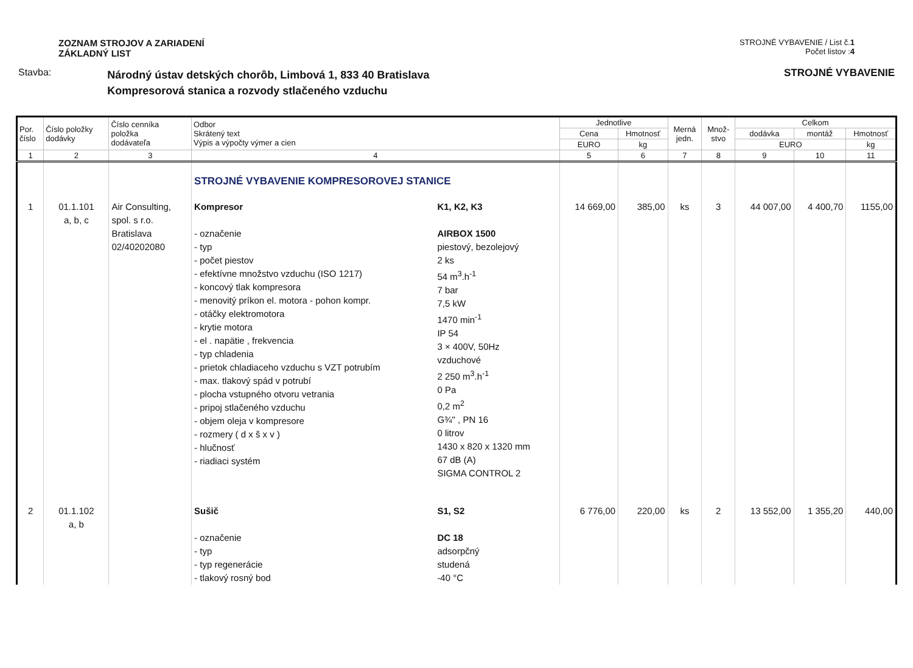ZOZNAM STROJOV A ZARIADENÍ
ZÁKLADNÝ LIST
STROJNÉ VYBAVENIE / List č.1
Počet listov :4
Stavba:
Národný ústav detských chorôb, Limbová 1, 833 40 Bratislava
Kompresorová stanica a rozvody stlačeného vzduchu
STROJNÉ VYBAVENIE
| Por. číslo | Číslo položky dodávky | Číslo cenníka položka dodávateľa | Odbor Skrátený text Výpis a výpočty výmer a cien | | Jednotlive | | Merná jedn. | Množ- stvo | Celkom | | |
| --- | --- | --- | --- | --- | --- | --- | --- | --- | --- | --- | --- |
| | | | | | Cena | Hmotnosť | | | dodávka | montáž | Hmotnosť |
| | | | | | EURO | kg | | | EURO | | kg |
| 1 | 2 | 3 | 4 | | 5 | 6 | 7 | 8 | 9 | 10 | 11 |
| | | | STROJNÉ VYBAVENIE KOMPRESOROVEJ STANICE | | | | | | | | |
| 1 | 01.1.101 a, b, c | Air Consulting, spol. s r.o. Bratislava 02/40202080 | Kompresor - označenie - typ - počet piestov - efektívne množstvo vzduchu (ISO 1217) - koncový tlak kompresora - menovitý príkon el. motora - pohon kompr. - otáčky elektromotora - krytie motora - el . napätie , frekvencia - typ chladenia - prietok chladiaceho vzduchu s VZT potrubím - max. tlakový spád v potrubí - plocha vstupného otvoru vetrania - pripoj stlačeného vzduchu - objem oleja v kompresore - rozmery ( d x š x v ) - hlučnosť - riadiaci systém | K1, K2, K3 AIRBOX 1500 piestový, bezolejový 2 ks 54 m<sup>3</sup>.h<sup>-1</sup> 7 bar 7,5 kW 1470 min<sup>-1</sup> IP 54 3 × 400V, 50Hz vzduchové 2 250 m<sup>3</sup>.h<sup>-1</sup> 0 Pa 0,2 m<sup>2</sup> G¾" , PN 16 0 litrov 1430 x 820 x 1320 mm 67 dB (A) SIGMA CONTROL 2 | 14 669,00 | 385,00 | ks | 3 | 44 007,00 | 4 400,70 | 1155,00 |
| 2 | 01.1.102 a, b | | Sušič - označenie - typ - typ regenerácie - tlakový rosný bod | S1, S2 DC 18 adsorpčný studená -40 °C | 6 776,00 | 220,00 | ks | 2 | 13 552,00 | 1 355,20 | 440,00 |